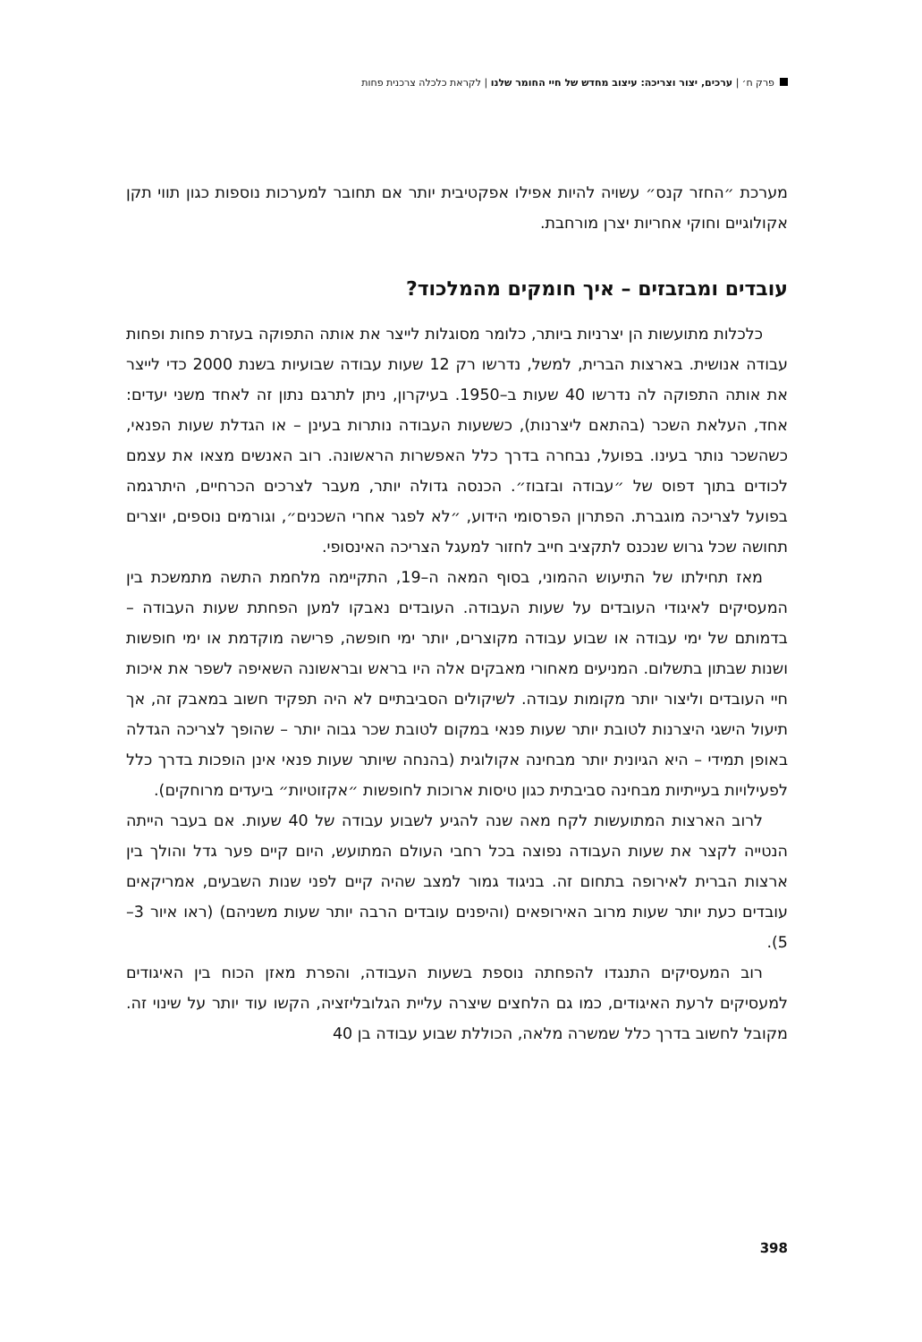פרק ח׳ | ערכים, יצור וצריכה: עיצוב מחדש של חיי החומר שלנו | לקראת כלכלה צרכנית פחות
מערכת ״החזר קנס״ עשויה להיות אפילו אפקטיבית יותר אם תחובר למערכות נוספות כגון תווי תקן אקולוגיים וחוקי אחריות יצרן מורחבת.
עובדים ומבזבזים – איך חומקים מהמלכוד?
כלכלות מתועשות הן יצרניות ביותר, כלומר מסוגלות לייצר את אותה התפוקה בעזרת פחות ופחות עבודה אנושית. בארצות הברית, למשל, נדרשו רק 12 שעות עבודה שבועיות בשנת 2000 כדי לייצר את אותה התפוקה לה נדרשו 40 שעות ב–1950. בעיקרון, ניתן לתרגם נתון זה לאחד משני יעדים: אחד, העלאת השכר (בהתאם ליצרנות), כששעות העבודה נותרות בעינן – או הגדלת שעות הפנאי, כשהשכר נותר בעינו. בפועל, נבחרה בדרך כלל האפשרות הראשונה. רוב האנשים מצאו את עצמם לכודים בתוך דפוס של ״עבודה ובזבוז״. הכנסה גדולה יותר, מעבר לצרכים הכרחיים, היתרגמה בפועל לצריכה מוגברת. הפתרון הפרסומי הידוע, ״לא לפגר אחרי השכנים״, וגורמים נוספים, יוצרים תחושה שכל גרוש שנכנס לתקציב חייב לחזור למעגל הצריכה האינסופי.
מאז תחילתו של התיעוש ההמוני, בסוף המאה ה–19, התקיימה מלחמת התשה מתמשכת בין המעסיקים לאיגודי העובדים על שעות העבודה. העובדים נאבקו למען הפחתת שעות העבודה – בדמותם של ימי עבודה או שבוע עבודה מקוצרים, יותר ימי חופשה, פרישה מוקדמת או ימי חופשות ושנות שבתון בתשלום. המניעים מאחורי מאבקים אלה היו בראש ובראשונה השאיפה לשפר את איכות חיי העובדים וליצור יותר מקומות עבודה. לשיקולים הסביבתיים לא היה תפקיד חשוב במאבק זה, אך תיעול הישגי היצרנות לטובת יותר שעות פנאי במקום לטובת שכר גבוה יותר – שהופך לצריכה הגדלה באופן תמידי – היא הגיונית יותר מבחינה אקולוגית (בהנחה שיותר שעות פנאי אינן הופכות בדרך כלל לפעילויות בעייתיות מבחינה סביבתית כגון טיסות ארוכות לחופשות ״אקזוטיות״ ביעדים מרוחקים).
לרוב הארצות המתועשות לקח מאה שנה להגיע לשבוע עבודה של 40 שעות. אם בעבר הייתה הנטייה לקצר את שעות העבודה נפוצה בכל רחבי העולם המתועש, היום קיים פער גדל והולך בין ארצות הברית לאירופה בתחום זה. בניגוד גמור למצב שהיה קיים לפני שנות השבעים, אמריקאים עובדים כעת יותר שעות מרוב האירופאים (והיפנים עובדים הרבה יותר שעות משניהם) (ראו איור 3–5).
רוב המעסיקים התנגדו להפחתה נוספת בשעות העבודה, והפרת מאזן הכוח בין האיגודים למעסיקים לרעת האיגודים, כמו גם הלחצים שיצרה עליית הגלובליזציה, הקשו עוד יותר על שינוי זה. מקובל לחשוב בדרך כלל שמשרה מלאה, הכוללת שבוע עבודה בן 40
398